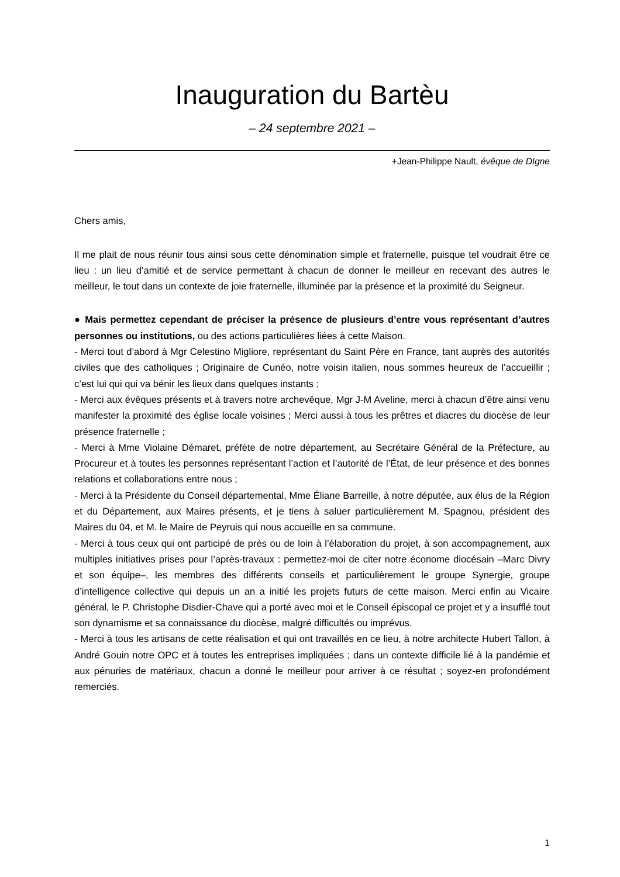Inauguration du Bartèu
– 24 septembre 2021 –
+Jean-Philippe Nault, évêque de DIgne
Chers amis,
Il me plait de nous réunir tous ainsi sous cette dénomination simple et fraternelle, puisque tel voudrait être ce lieu : un lieu d’amitié et de service permettant à chacun de donner le meilleur en recevant des autres le meilleur, le tout dans un contexte de joie fraternelle, illuminée par la présence et la proximité du Seigneur.
● Mais permettez cependant de préciser la présence de plusieurs d’entre vous représentant d’autres personnes ou institutions, ou des actions particulières liées à cette Maison.
- Merci tout d’abord à Mgr Celestino Migliore, représentant du Saint Père en France, tant auprès des autorités civiles que des catholiques ; Originaire de Cunéo, notre voisin italien, nous sommes heureux de l’accueillir ; c’est lui qui qui va bénir les lieux dans quelques instants ;
- Merci aux évêques présents et à travers notre archevêque, Mgr J-M Aveline, merci à chacun d’être ainsi venu manifester la proximité des église locale voisines ; Merci aussi à tous les prêtres et diacres du diocèse de leur présence fraternelle ;
- Merci à Mme Violaine Démaret, préfète de notre département, au Secrétaire Général de la Préfecture, au Procureur et à toutes les personnes représentant l’action et l’autorité de l’État, de leur présence et des bonnes relations et collaborations entre nous ;
- Merci à la Présidente du Conseil départemental, Mme Éliane Barreille, à notre députée, aux élus de la Région et du Département, aux Maires présents, et je tiens à saluer particulièrement M. Spagnou, président des Maires du 04, et M. le Maire de Peyruis qui nous accueille en sa commune.
- Merci à tous ceux qui ont participé de près ou de loin à l’élaboration du projet, à son accompagnement, aux multiples initiatives prises pour l’après-travaux : permettez-moi de citer notre économe diocésain –Marc Divry et son équipe–, les membres des différents conseils et particulièrement le groupe Synergie, groupe d’intelligence collective qui depuis un an a initié les projets futurs de cette maison. Merci enfin au Vicaire général, le P. Christophe Disdier-Chave qui a porté avec moi et le Conseil épiscopal ce projet et y a insufflé tout son dynamisme et sa connaissance du diocèse, malgré difficultés ou imprévus.
- Merci à tous les artisans de cette réalisation et qui ont travaillés en ce lieu, à notre architecte Hubert Tallon, à André Gouin notre OPC et à toutes les entreprises impliquées ; dans un contexte difficile lié à la pandémie et aux pénuries de matériaux, chacun a donné le meilleur pour arriver à ce résultat ; soyez-en profondément remerciés.
1